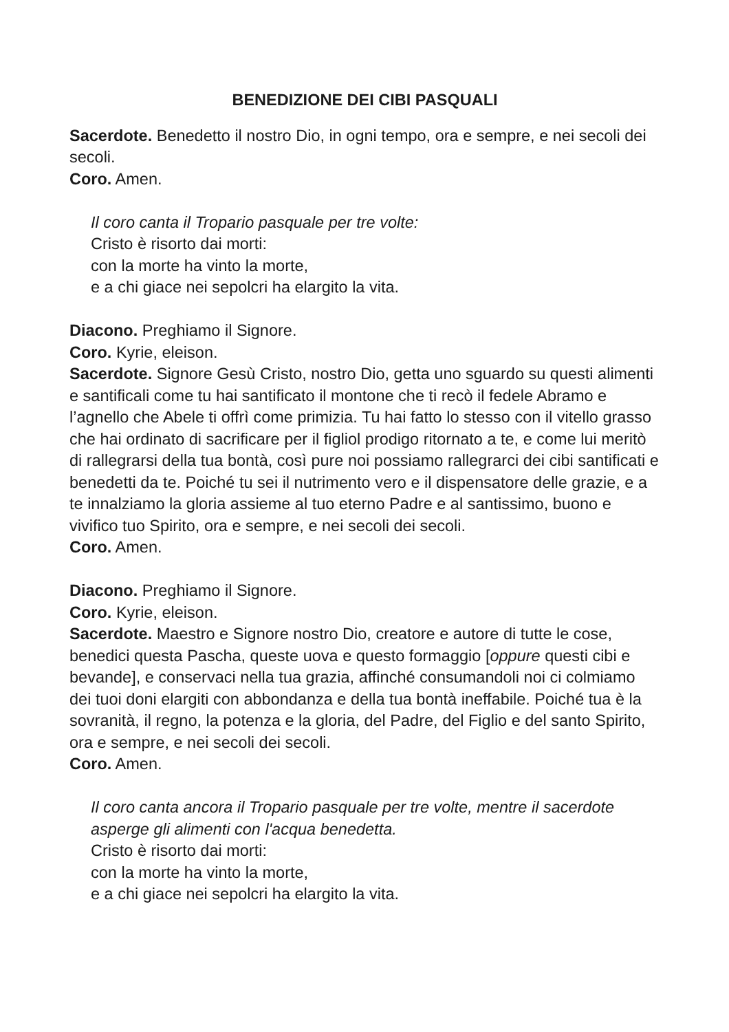BENEDIZIONE DEI CIBI PASQUALI
Sacerdote. Benedetto il nostro Dio, in ogni tempo, ora e sempre, e nei secoli dei secoli.
Coro. Amen.
Il coro canta il Tropario pasquale per tre volte:
Cristo è risorto dai morti:
con la morte ha vinto la morte,
e a chi giace nei sepolcri ha elargito la vita.
Diacono. Preghiamo il Signore.
Coro. Kyrie, eleison.
Sacerdote. Signore Gesù Cristo, nostro Dio, getta uno sguardo su questi alimenti e santificali come tu hai santificato il montone che ti recò il fedele Abramo e l’agnello che Abele ti offrì come primizia. Tu hai fatto lo stesso con il vitello grasso che hai ordinato di sacrificare per il figliol prodigo ritornato a te, e come lui meritò di rallegrarsi della tua bontà, così pure noi possiamo rallegrarci dei cibi santificati e benedetti da te. Poiché tu sei il nutrimento vero e il dispensatore delle grazie, e a te innalziamo la gloria assieme al tuo eterno Padre e al santissimo, buono e vivifico tuo Spirito, ora e sempre, e nei secoli dei secoli.
Coro. Amen.
Diacono. Preghiamo il Signore.
Coro. Kyrie, eleison.
Sacerdote. Maestro e Signore nostro Dio, creatore e autore di tutte le cose, benedici questa Pascha, queste uova e questo formaggio [oppure questi cibi e bevande], e conservaci nella tua grazia, affinché consumandoli noi ci colmiamo dei tuoi doni elargiti con abbondanza e della tua bontà ineffabile. Poiché tua è la sovranità, il regno, la potenza e la gloria, del Padre, del Figlio e del santo Spirito, ora e sempre, e nei secoli dei secoli.
Coro. Amen.
Il coro canta ancora il Tropario pasquale per tre volte, mentre il sacerdote asperge gli alimenti con l'acqua benedetta.
Cristo è risorto dai morti:
con la morte ha vinto la morte,
e a chi giace nei sepolcri ha elargito la vita.